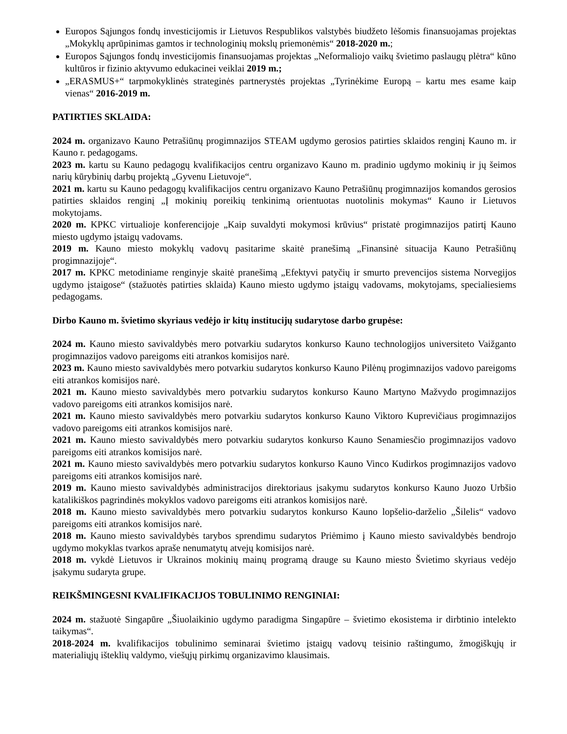Europos Sąjungos fondų investicijomis ir Lietuvos Respublikos valstybės biudžeto lėšomis finansuojamas projektas „Mokyklų aprūpinimas gamtos ir technologinių mokslų priemonėmis“ 2018-2020 m.;
Europos Sąjungos fondų investicijomis finansuojamas projektas „Neformaliojo vaikų švietimo paslaugų plėtra“ kūno kultūros ir fizinio aktyvumo edukacinei veiklai 2019 m.;
„ERASMUS+“ tarpmokyklinės strateginės partnerystės projektas „Tyrinėkime Europą – kartu mes esame kaip vienas“ 2016-2019 m.
PATIRTIES SKLAIDA:
2024 m. organizavo Kauno Petrašiūnų progimnazijos STEAM ugdymo gerosios patirties sklaidos renginį Kauno m. ir Kauno r. pedagogams.
2023 m. kartu su Kauno pedagogų kvalifikacijos centru organizavo Kauno m. pradinio ugdymo mokinių ir jų šeimos narių kūrybinių darbų projektą „Gyvenu Lietuvoje“.
2021 m. kartu su Kauno pedagogų kvalifikacijos centru organizavo Kauno Petrašiūnų progimnazijos komandos gerosios patirties sklaidos renginį „Į mokinių poreikių tenkinimą orientuotas nuotolinis mokymas“ Kauno ir Lietuvos mokytojams.
2020 m. KPKC virtualioje konferencijoje „Kaip suvaldyti mokymosi krūvius“ pristatė progimnazijos patirtį Kauno miesto ugdymo įstaigų vadovams.
2019 m. Kauno miesto mokyklų vadovų pasitarime skaitė pranešimą „Finansinė situacija Kauno Petrašiūnų progimnazijoje“.
2017 m. KPKC metodiniame renginyje skaitė pranešimą „Efektyvi patyčių ir smurto prevencijos sistema Norvegijos ugdymo įstaigose“ (stažuotės patirties sklaida) Kauno miesto ugdymo įstaigų vadovams, mokytojams, specialiesiems pedagogams.
Dirbo Kauno m. švietimo skyriaus vedėjo ir kitų institucijų sudarytose darbo grupėse:
2024 m. Kauno miesto savivaldybės mero potvarkiu sudarytos konkurso Kauno technologijos universiteto Vaižganto progimnazijos vadovo pareigoms eiti atrankos komisijos narė.
2023 m. Kauno miesto savivaldybės mero potvarkiu sudarytos konkurso Kauno Pilėnų progimnazijos vadovo pareigoms eiti atrankos komisijos narė.
2021 m. Kauno miesto savivaldybės mero potvarkiu sudarytos konkurso Kauno Martyno Mažvydo progimnazijos vadovo pareigoms eiti atrankos komisijos narė.
2021 m. Kauno miesto savivaldybės mero potvarkiu sudarytos konkurso Kauno Viktoro Kuprevičiaus progimnazijos vadovo pareigoms eiti atrankos komisijos narė.
2021 m. Kauno miesto savivaldybės mero potvarkiu sudarytos konkurso Kauno Senamiesčio progimnazijos vadovo pareigoms eiti atrankos komisijos narė.
2021 m. Kauno miesto savivaldybės mero potvarkiu sudarytos konkurso Kauno Vinco Kudirkos progimnazijos vadovo pareigoms eiti atrankos komisijos narė.
2019 m. Kauno miesto savivaldybės administracijos direktoriaus įsakymu sudarytos konkurso Kauno Juozo Urbšio katalikiškos pagrindinės mokyklos vadovo pareigoms eiti atrankos komisijos narė.
2018 m. Kauno miesto savivaldybės mero potvarkiu sudarytos konkurso Kauno lopšelio-darželio „Šilelis“ vadovo pareigoms eiti atrankos komisijos narė.
2018 m. Kauno miesto savivaldybės tarybos sprendimu sudarytos Priėmimo į Kauno miesto savivaldybės bendrojo ugdymo mokyklas tvarkos apraše nenumatytų atvejų komisijos narė.
2018 m. vykdė Lietuvos ir Ukrainos mokinių mainų programą drauge su Kauno miesto Švietimo skyriaus vedėjo įsakymu sudaryta grupe.
REIKŠMINGESNI KVALIFIKACIJOS TOBULINIMO RENGINIAI:
2024 m. stažuotė Singapūre „Šiuolaikinio ugdymo paradigma Singapūre – švietimo ekosistema ir dirbtinio intelekto taikymas“.
2018-2024 m. kvalifikacijos tobulinimo seminarai švietimo įstaigų vadovų teisinio raštingumo, žmogiškųjų ir materialiųjų išteklių valdymo, viešųjų pirkimų organizavimo klausimais.